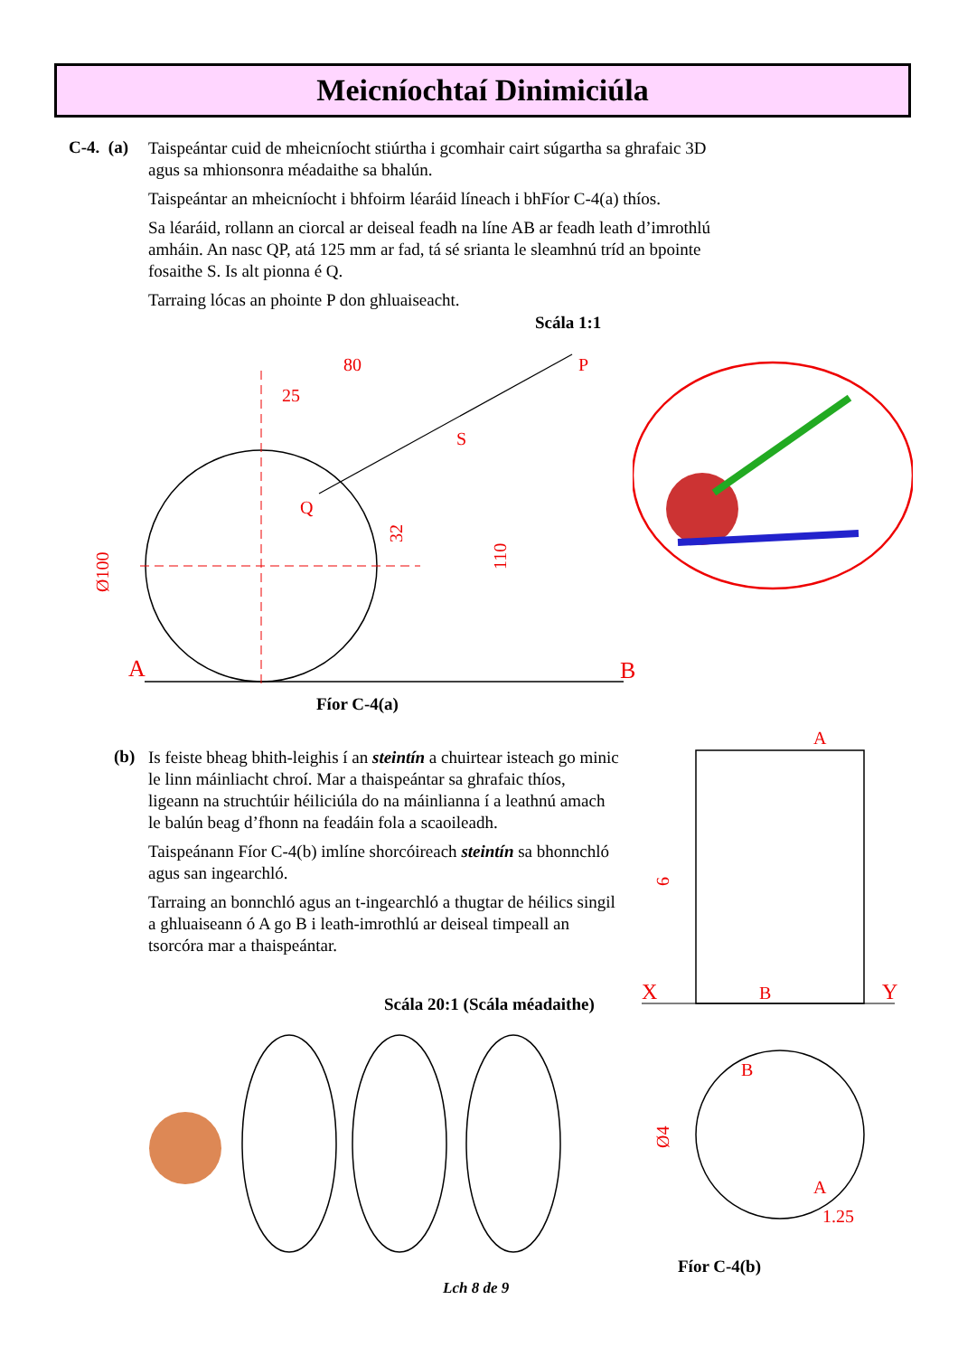Meicníochtaí Dinimiciúla
C-4. (a)
Taispeántar cuid de mheicníocht stiúrtha i gcomhair cairt súgartha sa ghrafaic 3D agus sa mhionsonra méadaithe sa bhalún.
Taispeántar an mheicníocht i bhfoirm léaráid líneach i bhFíor C-4(a) thíos.
Sa léaráid, rollann an ciorcal ar deiseal feadh na líne AB ar feadh leath d’imrothlú amháin. An nasc QP, atá 125 mm ar fad, tá sé srianta le sleamhnú tríd an bpointe fosaithe S. Is alt pionna é Q.
Tarraing lócas an phointe P don ghluaiseacht.
Scála 1:1
80
25
P
S
Q
A
B
Ø100
32
110
Fíor C-4(a)
(b)
Is feiste bheag bhith-leighis í an steintín a chuirtear isteach go minic le linn máinliacht chroí. Mar a thaispeántar sa ghrafaic thíos, ligeann na struchtúir héiliciúla do na máinlianna í a leathnú amach le balún beag d’fhonn na feadáin fola a scaoileadh.
Taispeánann Fíor C-4(b) imlíne shorcóireach steintín sa bhonnchló agus san ingearchló.
Tarraing an bonnchló agus an t-ingearchló a thugtar de héilics singil a ghluaiseann ó A go B i leath-imrothlú ar deiseal timpeall an tsorcóra mar a thaispeántar.
Scála 20:1 (Scála méadaithe)
A
X
B
Y
B
A
1.25
6
Ø4
Fíor C-4(b)
Lch 8 de 9